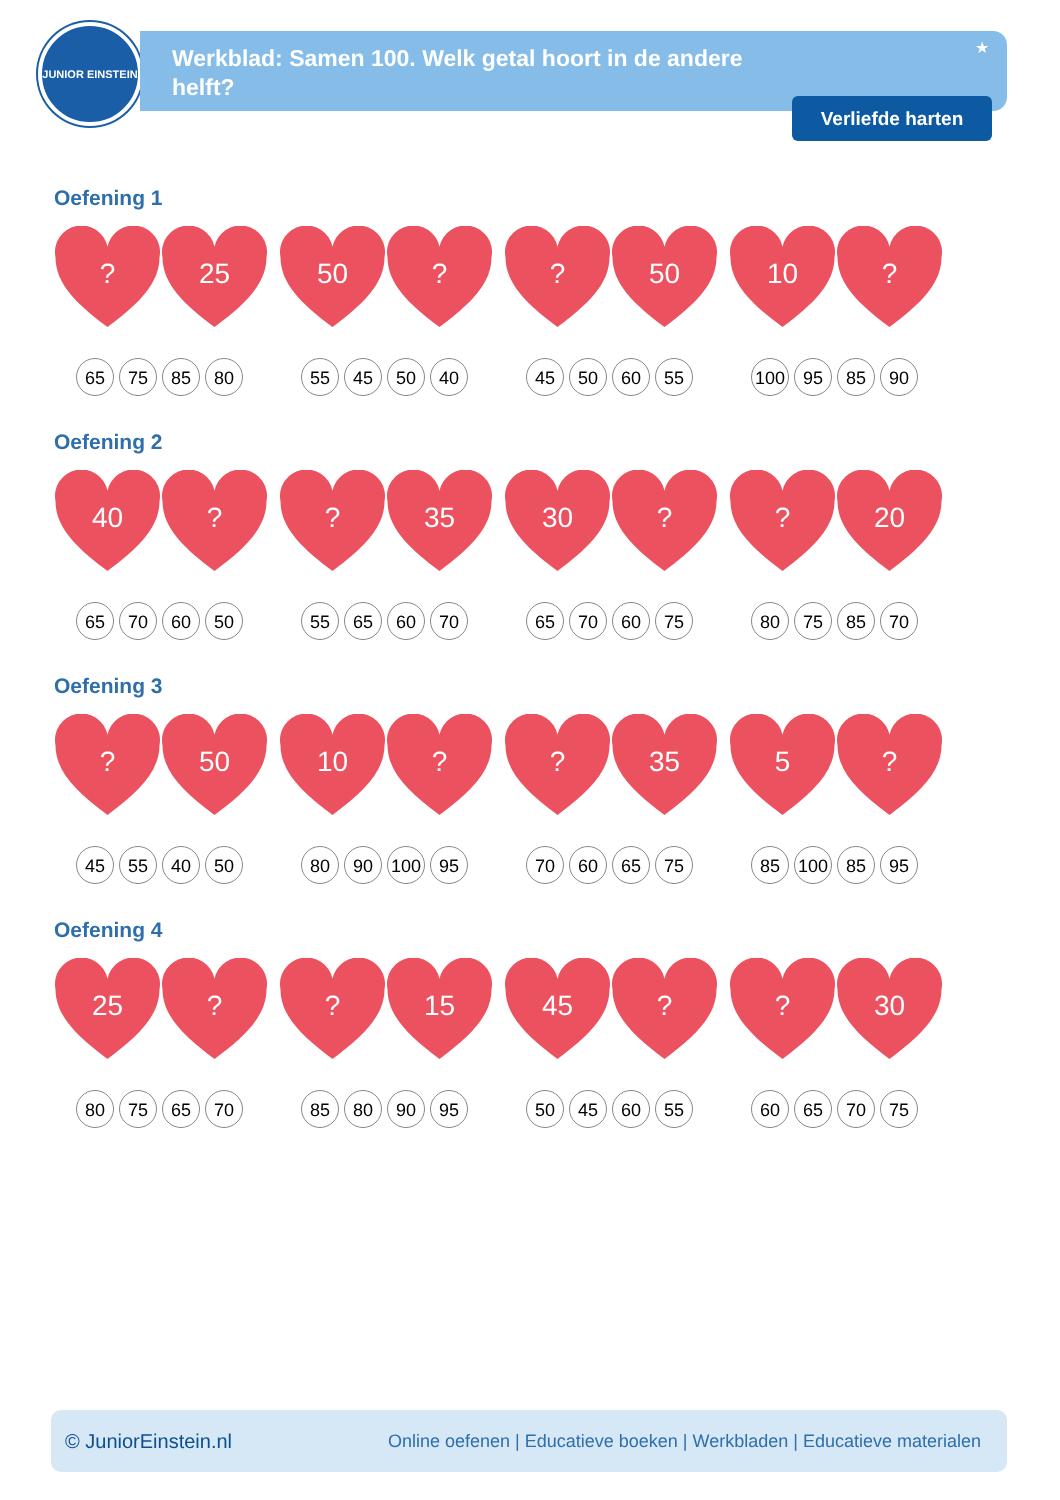JUNIOR EINSTEIN
Werkblad: Samen 100. Welk getal hoort in de andere helft?
★
Verliefde harten
Oefening 1
? 25 50 ? ? 50 10 ?
65 75 85 80 55 45 50 40 45 50 60 55 100 95 85 90
Oefening 2
40 ? ? 35 30 ? ? 20
65 70 60 50 55 65 60 70 65 70 60 75 80 75 85 70
Oefening 3
? 50 10 ? ? 35 5 ?
45 55 40 50 80 90 100 95 70 60 65 75 85 100 85 95
Oefening 4
25 ? ? 15 45 ? ? 30
80 75 65 70 85 80 90 95 50 45 60 55 60 65 70 75
© JuniorEinstein.nl Online oefenen | Educatieve boeken | Werkbladen | Educatieve materialen